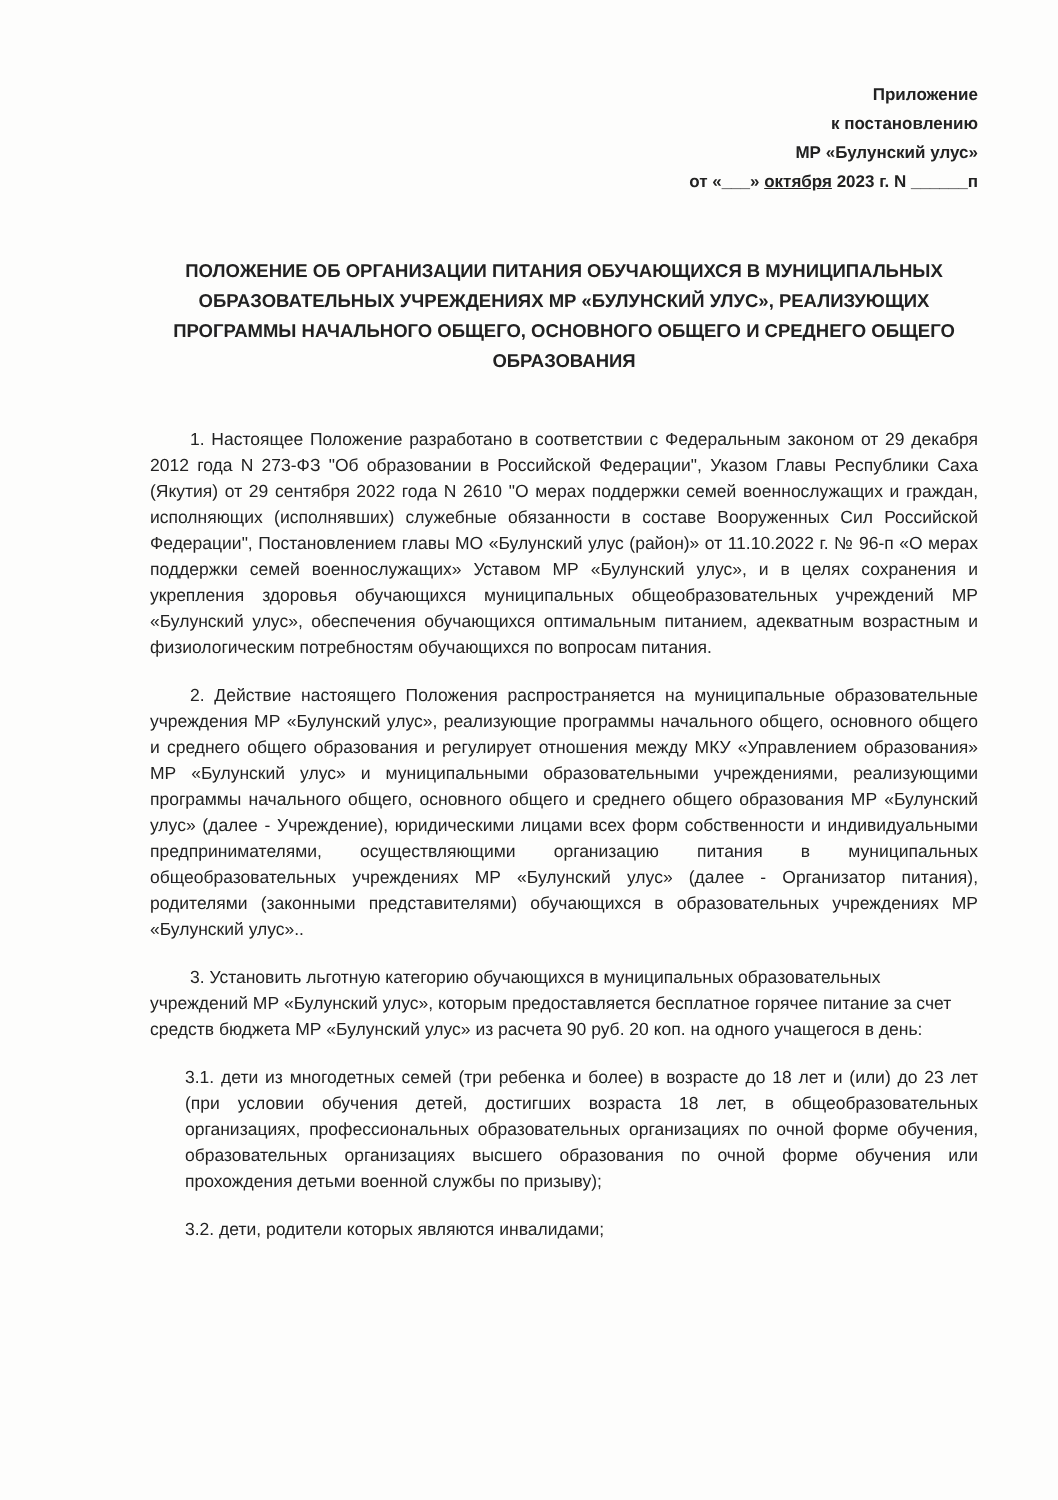Приложение
к постановлению
МР «Булунский улус»
от «___» октября 2023 г. N ______п
ПОЛОЖЕНИЕ ОБ ОРГАНИЗАЦИИ ПИТАНИЯ ОБУЧАЮЩИХСЯ В МУНИЦИПАЛЬНЫХ ОБРАЗОВАТЕЛЬНЫХ УЧРЕЖДЕНИЯХ МР «БУЛУНСКИЙ УЛУС», РЕАЛИЗУЮЩИХ ПРОГРАММЫ НАЧАЛЬНОГО ОБЩЕГО, ОСНОВНОГО ОБЩЕГО И СРЕДНЕГО ОБЩЕГО ОБРАЗОВАНИЯ
1. Настоящее Положение разработано в соответствии с Федеральным законом от 29 декабря 2012 года N 273-ФЗ "Об образовании в Российской Федерации", Указом Главы Республики Саха (Якутия) от 29 сентября 2022 года N 2610 "О мерах поддержки семей военнослужащих и граждан, исполняющих (исполнявших) служебные обязанности в составе Вооруженных Сил Российской Федерации", Постановлением главы МО «Булунский улус (район)» от 11.10.2022 г. № 96-п «О мерах поддержки семей военнослужащих» Уставом МР «Булунский улус», и в целях сохранения и укрепления здоровья обучающихся муниципальных общеобразовательных учреждений МР «Булунский улус», обеспечения обучающихся оптимальным питанием, адекватным возрастным и физиологическим потребностям обучающихся по вопросам питания.
2. Действие настоящего Положения распространяется на муниципальные образовательные учреждения МР «Булунский улус», реализующие программы начального общего, основного общего и среднего общего образования и регулирует отношения между МКУ «Управлением образования» МР «Булунский улус» и муниципальными образовательными учреждениями, реализующими программы начального общего, основного общего и среднего общего образования МР «Булунский улус» (далее - Учреждение), юридическими лицами всех форм собственности и индивидуальными предпринимателями, осуществляющими организацию питания в муниципальных общеобразовательных учреждениях МР «Булунский улус» (далее - Организатор питания), родителями (законными представителями) обучающихся в образовательных учреждениях МР «Булунский улус»..
3. Установить льготную категорию обучающихся в муниципальных образовательных учреждений МР «Булунский улус», которым предоставляется бесплатное горячее питание за счет средств бюджета МР «Булунский улус» из расчета 90 руб. 20 коп. на одного учащегося в день:
3.1. дети из многодетных семей (три ребенка и более) в возрасте до 18 лет и (или) до 23 лет (при условии обучения детей, достигших возраста 18 лет, в общеобразовательных организациях, профессиональных образовательных организациях по очной форме обучения, образовательных организациях высшего образования по очной форме обучения или прохождения детьми военной службы по призыву);
3.2. дети, родители которых являются инвалидами;